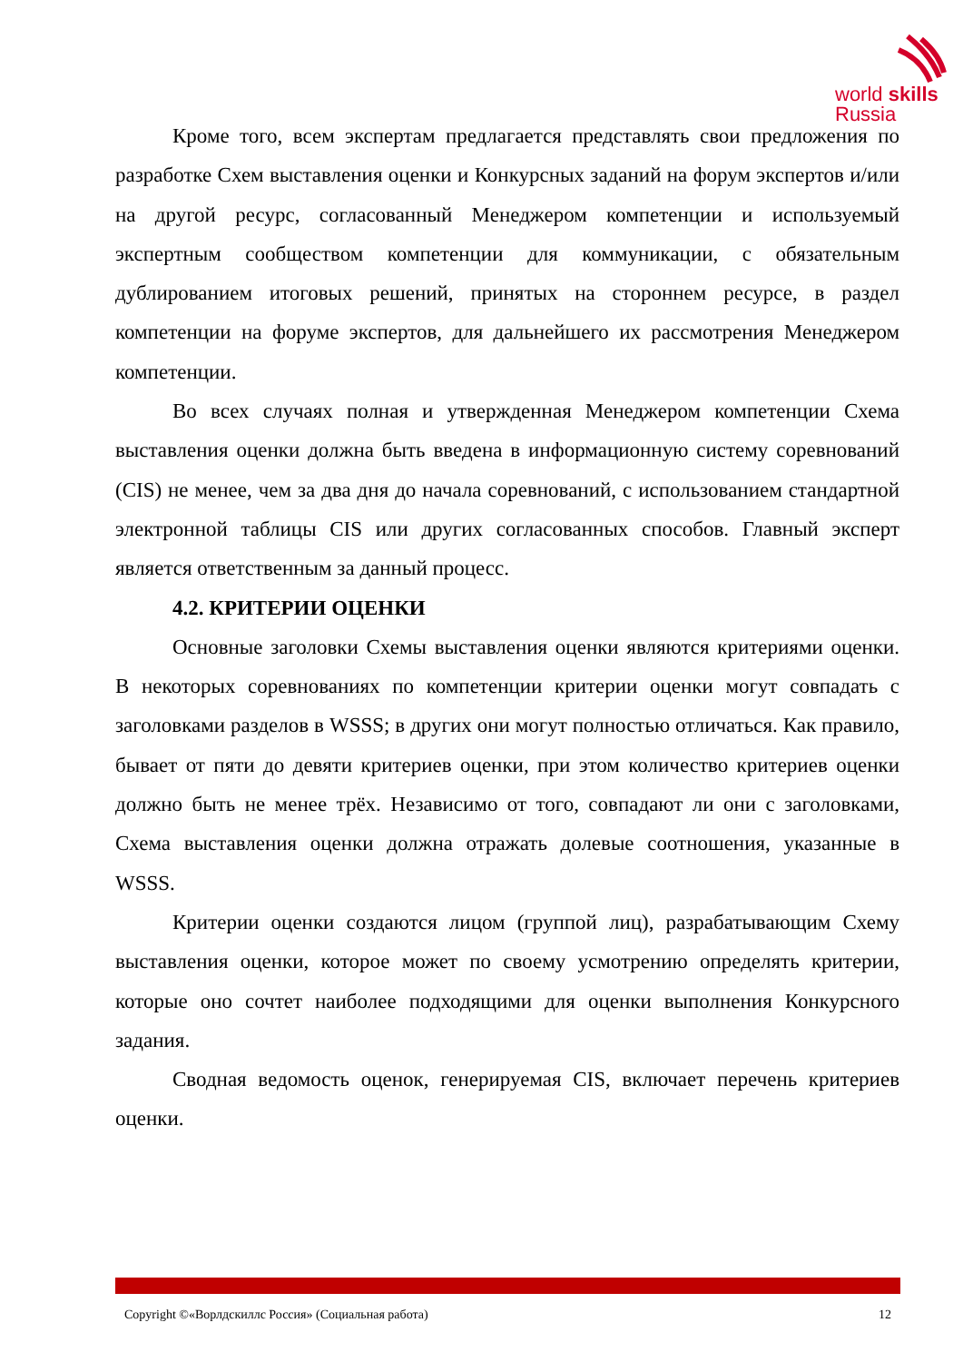world skills
Russia
Кроме того, всем экспертам предлагается представлять свои предложения по разработке Схем выставления оценки и Конкурсных заданий на форум экспертов и/или на другой ресурс, согласованный Менеджером компетенции и используемый экспертным сообществом компетенции для коммуникации, с обязательным дублированием итоговых решений, принятых на стороннем ресурсе, в раздел компетенции на форуме экспертов, для дальнейшего их рассмотрения Менеджером компетенции.
Во всех случаях полная и утвержденная Менеджером компетенции Схема выставления оценки должна быть введена в информационную систему соревнований (CIS) не менее, чем за два дня до начала соревнований, с использованием стандартной электронной таблицы CIS или других согласованных способов. Главный эксперт является ответственным за данный процесс.
4.2. КРИТЕРИИ ОЦЕНКИ
Основные заголовки Схемы выставления оценки являются критериями оценки. В некоторых соревнованиях по компетенции критерии оценки могут совпадать с заголовками разделов в WSSS; в других они могут полностью отличаться. Как правило, бывает от пяти до девяти критериев оценки, при этом количество критериев оценки должно быть не менее трёх. Независимо от того, совпадают ли они с заголовками, Схема выставления оценки должна отражать долевые соотношения, указанные в WSSS.
Критерии оценки создаются лицом (группой лиц), разрабатывающим Схему выставления оценки, которое может по своему усмотрению определять критерии, которые оно сочтет наиболее подходящими для оценки выполнения Конкурсного задания.
Сводная ведомость оценок, генерируемая CIS, включает перечень критериев оценки.
Copyright ©«Ворлдскиллс Россия» (Социальная работа) 12